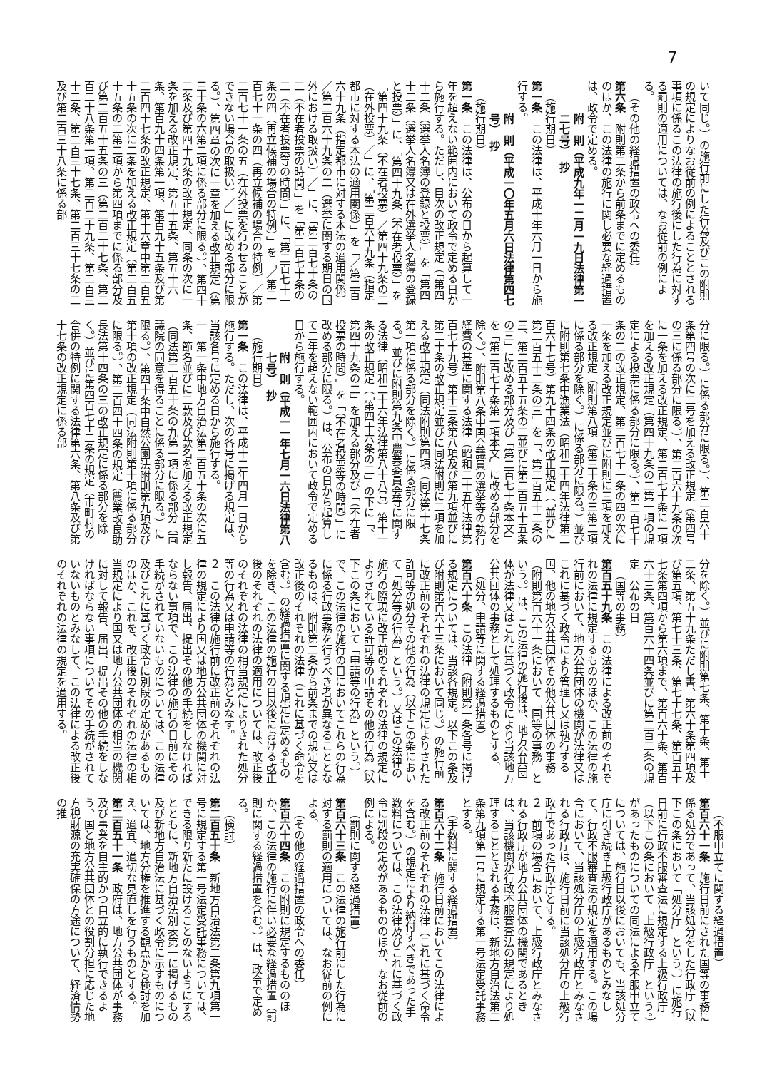7
いて同じ。）の施行前にした行為及びこの附則の規定によりなお従前の例によることとされる事項に係るこの法律の施行後にした行為に対する罰則の適用については、なお従前の例による。
（その他の経過措置の政令への委任）
第六条　附則第二条から前条までに定めるもののほか、この法律の施行に関し必要な経過措置は、政令で定める。
附　則（平成九年一二月一九日法律第一二七号）　抄
（施行期日）
第一条　この法律は、平成十年六月一日から施行する。
附　則（平成一〇年五月六日法律第四七号）　抄
（施行期日）
第一条　この法律は、公布の日から起算して一年を超えない範囲内において政令で定める日から施行する。ただし、目次の改正規定（「第四十二条（選挙人名簿の登録と投票）」を「第四十二条（選挙人名簿又は在外選挙人名簿の登録と投票）」に、「第四十九条（不在者投票）」を「第四十九条（不在者投票）／第四十九条の二（在外投票）／」に、「第二百六十九条（指定都市に対する本法の適用関係）」を「／第二百六十九条（指定都市に対する本法の適用関係）／第二百六十九条の二（選挙に関する期日の国外における取扱い）／」に、「第二百七十条の二（不在者投票の時間）」を「第二百七十条の二（不在者投票等の時間）」に、「第二百七十一条の四（再立候補の場合の特例）」を「／第二百七十一条の四（再立候補の場合の特例）／第二百七十一条の五（在外投票を行わせることができない場合の取扱い）／」に改める部分に限る。）、第四章の次に一章を加える改正規定（第三十条の六第二項に係る部分に限る。）、第四十二条及び第四十九条の改正規定、同条の次に一条を加える改正規定、第五十五条、第五十六条、第百九十四条第一項、第百九十五条及び第二百四十七条の改正規定、第十六章中第二百五十五条の次に二条を加える改正規定（第二百五十五条の二第二項から第四項までに係る部分及び第二百五十五条の三（第二百二十七条、第二百二十八条第一項、第二百二十九条、第二百三十二条、第二百三十七条、第二百三十七条の二及び第二百三十八条に係る部
分に限る。）に係る部分に限る。）、第二百六十条第四号の次に二号を加える改正規定（第四号の三に係る部分に限る。）、第二百六十九条の次に一条を加える改正規定、第二百七十条に一項を加える改正規定（第四十九条の二第一項の規定による投票に係る部分に限る。）、第二百七十条の二の改正規定、第二百七十一条の四の次に一条を加える改正規定並びに附則に三項を加える改正規定（附則第八項（第三十条の三第二項に係る部分を除く。）に係る部分に限る。）並びに附則第七条中漁業法（昭和二十四年法律第二百六十七号）第九十四条の改正規定（「並びに第二百五十二条の三」を「、第二百五十二条の三、第二百五十五条の二並びに第二百五十五条の三」に改める部分及び「第二百七十条本文」を「第二百七十条第一項本文」に改める部分を除く。）、附則第八条中国会議員の選挙等の執行経費の基準に関する法律（昭和二十五年法律第百七十九号）第十三条第八項及び第九項並びに第二十条の改正規定並びに同法附則に二項を加える改正規定（同法附則第四項（同法第十七条第一項に係る部分を除く。）に係る部分に限る。）並びに附則第九条中農業委員会等に関する法律（昭和二十六年法律第八十八号）第十一条の改正規定（「第四十六条の二」の下に「、第四十九条の二」を加える部分及び「（不在者投票の時間）」を「（不在者投票等の時間）」に改める部分に限る。）は、公布の日から起算して二年を超えない範囲内において政令で定める日から施行する。
附　則（平成一一年七月一六日法律第八七号）　抄
（施行期日）
第一条　この法律は、平成十二年四月一日から施行する。ただし、次の各号に掲げる規定は、当該各号に定める日から施行する。
一　第一条中地方自治法第二百五十条の次に五条、節名並びに二款及び款名を加える改正規定（同法第二百五十条の九第一項に係る部分（両議院の同意を得ることに係る部分に限る。）に限る。）、第四十条中自然公園法附則第九項及び第十項の改正規定（同法附則第十項に係る部分に限る。）、第二百四十四条の規定（農業改良助長法第十四条の三の改正規定に係る部分を除く。）並びに第四百七十二条の規定（市町村の合併の特例に関する法律第六条、第八条及び第十七条の改正規定に係る部
分を除く。）並びに附則第七条、第十条、第十二条、第五十九条ただし書、第六十条第四項及び第五項、第七十三条、第七十七条、第百五十七条第四項から第六項まで、第百六十条、第百六十三条、第百六十四条並びに第二百二条の規定　公布の日
（国等の事務）
第百五十九条　この法律による改正前のそれぞれの法律に規定するもののほか、この法律の施行前において、地方公共団体の機関が法律又はこれに基づく政令により管理し又は執行する国、他の地方公共団体その他公共団体の事務（附則第百六十一条において「国等の事務」という。）は、この法律の施行後は、地方公共団体が法律又はこれに基づく政令により当該地方公共団体の事務として処理するものとする。
（処分、申請等に関する経過措置）
第百六十条　この法律（附則第一条各号に掲げる規定については、当該各規定。以下この条及び附則第百六十三条において同じ。）の施行前に改正前のそれぞれの法律の規定によりされた許可等の処分その他の行為（以下この条において「処分等の行為」という。）又はこの法律の施行の際現に改正前のそれぞれの法律の規定によりされている許可等の申請その他の行為（以下この条において「申請等の行為」という。）で、この法律の施行の日においてこれらの行為に係る行政事務を行うべき者が異なることとなるものは、附則第二条から前条までの規定又は改正後のそれぞれの法律（これに基づく命令を含む。）の経過措置に関する規定に定めるものを除き、この法律の施行の日以後における改正後のそれぞれの法律の適用については、改正後のそれぞれの法律の相当規定によりされた処分等の行為又は申請等の行為とみなす。
２　この法律の施行前に改正前のそれぞれの法律の規定により国又は地方公共団体の機関に対し報告、届出、提出その他の手続をしなければならない事項で、この法律の施行の日前にその手続がされていないものについては、この法律及びこれに基づく政令に別段の定めがあるもののほか、これを、改正後のそれぞれの法律の相当規定により国又は地方公共団体の相当の機関に対して報告、届出、提出その他の手続をしなければならない事項についてその手続がされていないものとみなして、この法律による改正後のそれぞれの法律の規定を適用する。
（不服申立てに関する経過措置）
第百六十一条　施行日前にされた国等の事務に係る処分であって、当該処分をした行政庁（以下この条において「処分庁」という。）に施行日前に行政不服審査法に規定する上級行政庁（以下この条において「上級行政庁」という。）があったものについての同法による不服申立てについては、施行日以後においても、当該処分庁に引き続き上級行政庁があるものとみなして、行政不服審査法の規定を適用する。この場合において、当該処分庁の上級行政庁とみなされる行政庁は、施行日前に当該処分庁の上級行政庁であった行政庁とする。
２　前項の場合において、上級行政庁とみなされる行政庁が地方公共団体の機関であるときは、当該機関が行政不服審査法の規定により処理することとされる事務は、新地方自治法第二条第九項第一号に規定する第一号法定受託事務とする。
（手数料に関する経過措置）
第百六十二条　施行日前においてこの法律による改正前のそれぞれの法律（これに基づく命令を含む。）の規定により納付すべきであった手数料については、この法律及びこれに基づく政令に別段の定めがあるもののほか、なお従前の例による。
（罰則に関する経過措置）
第百六十三条　この法律の施行前にした行為に対する罰則の適用については、なお従前の例による。
（その他の経過措置の政令への委任）
第百六十四条　この附則に規定するもののほか、この法律の施行に伴い必要な経過措置（罰則に関する経過措置を含む。）は、政令で定める。
（検討）
第二百五十条　新地方自治法第二条第九項第一号に規定する第一号法定受託事務については、できる限り新たに設けることのないようにするとともに、新地方自治法別表第一に掲げるもの及び新地方自治法に基づく政令に示すものについては、地方分権を推進する観点から検討を加え、適宜、適切な見直しを行うものとする。
第二百五十一条　政府は、地方公共団体が事務及び事業を自主的かつ自立的に執行できるよう、国と地方公共団体との役割分担に応じた地方税財源の充実確保の方途について、経済情勢の推